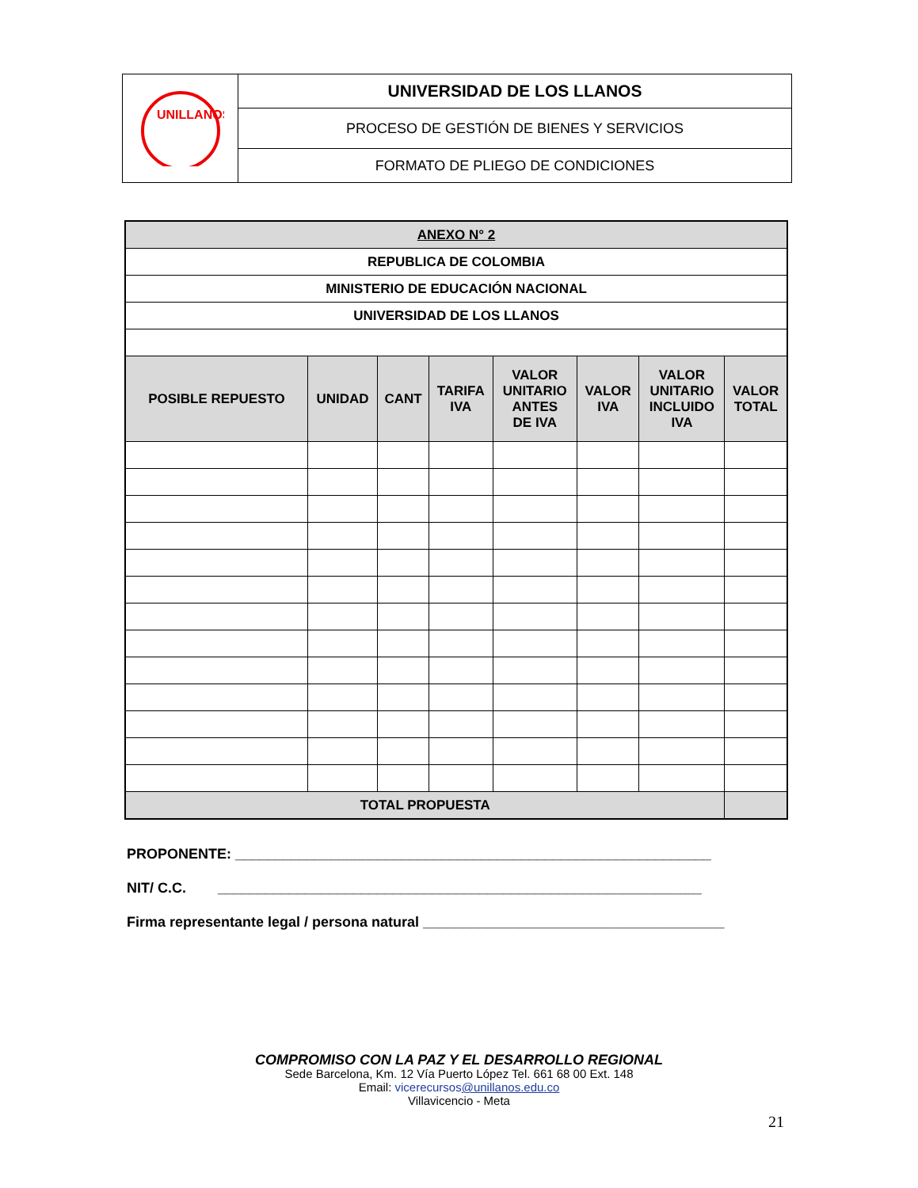| UNILLANOS | UNIVERSIDAD DE LOS LLANOS |
| | PROCESO DE GESTIÓN DE BIENES Y SERVICIOS |
| | FORMATO DE PLIEGO DE CONDICIONES |
| ANEXO N° 2 | | | | | | | |
| REPUBLICA DE COLOMBIA | | | | | | | |
| MINISTERIO DE EDUCACIÓN NACIONAL | | | | | | | |
| UNIVERSIDAD DE LOS LLANOS | | | | | | | |
| POSIBLE REPUESTO | UNIDAD | CANT | TARIFA IVA | VALOR UNITARIO ANTES DE IVA | VALOR IVA | VALOR UNITARIO INCLUIDO IVA | VALOR TOTAL |
| TOTAL PROPUESTA | | | | | | | |
PROPONENTE: ____________________________________________________________
NIT/ C.C. _____________________________________________________________
Firma representante legal / persona natural ______________________________________
COMPROMISO CON LA PAZ Y EL DESARROLLO REGIONAL
Sede Barcelona, Km. 12 Vía Puerto López Tel. 661 68 00 Ext. 148
Email: vicerecursos@unillanos.edu.co
Villavicencio - Meta
21